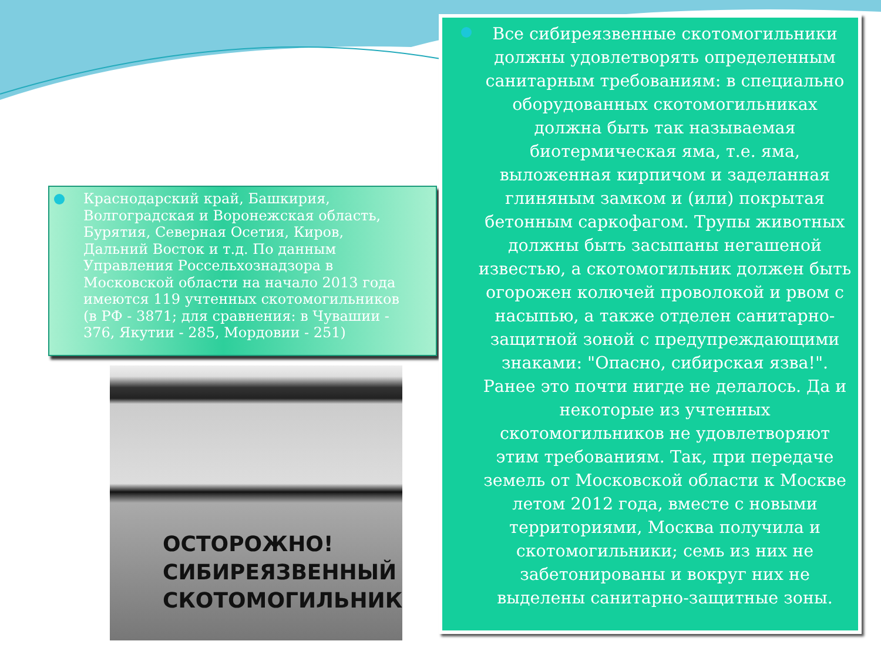Краснодарский край, Башкирия, Волгоградская и Воронежская область, Бурятия, Северная Осетия, Киров, Дальний Восток и т.д. По данным Управления Россельхознадзора в Московской области на начало 2013 года имеются 119 учтенных скотомогильников (в РФ - 3871; для сравнения: в Чувашии - 376, Якутии - 285, Мордовии - 251)
ОСТОРОЖНО!
СИБИРЕЯЗВЕННЫЙ
СКОТОМОГИЛЬНИК
Все сибиреязвенные скотомогильники должны удовлетворять определенным санитарным требованиям: в специально оборудованных скотомогильниках должна быть так называемая биотермическая яма, т.е. яма, выложенная кирпичом и заделанная глиняным замком и (или) покрытая бетонным саркофагом. Трупы животных должны быть засыпаны негашеной известью, а скотомогильник должен быть огорожен колючей проволокой и рвом с насыпью, а также отделен санитарно-защитной зоной с предупреждающими знаками: "Опасно, сибирская язва!". Ранее это почти нигде не делалось. Да и некоторые из учтенных скотомогильников не удовлетворяют этим требованиям. Так, при передаче земель от Московской области к Москве летом 2012 года, вместе с новыми территориями, Москва получила и скотомогильники; семь из них не забетонированы и вокруг них не выделены санитарно-защитные зоны.